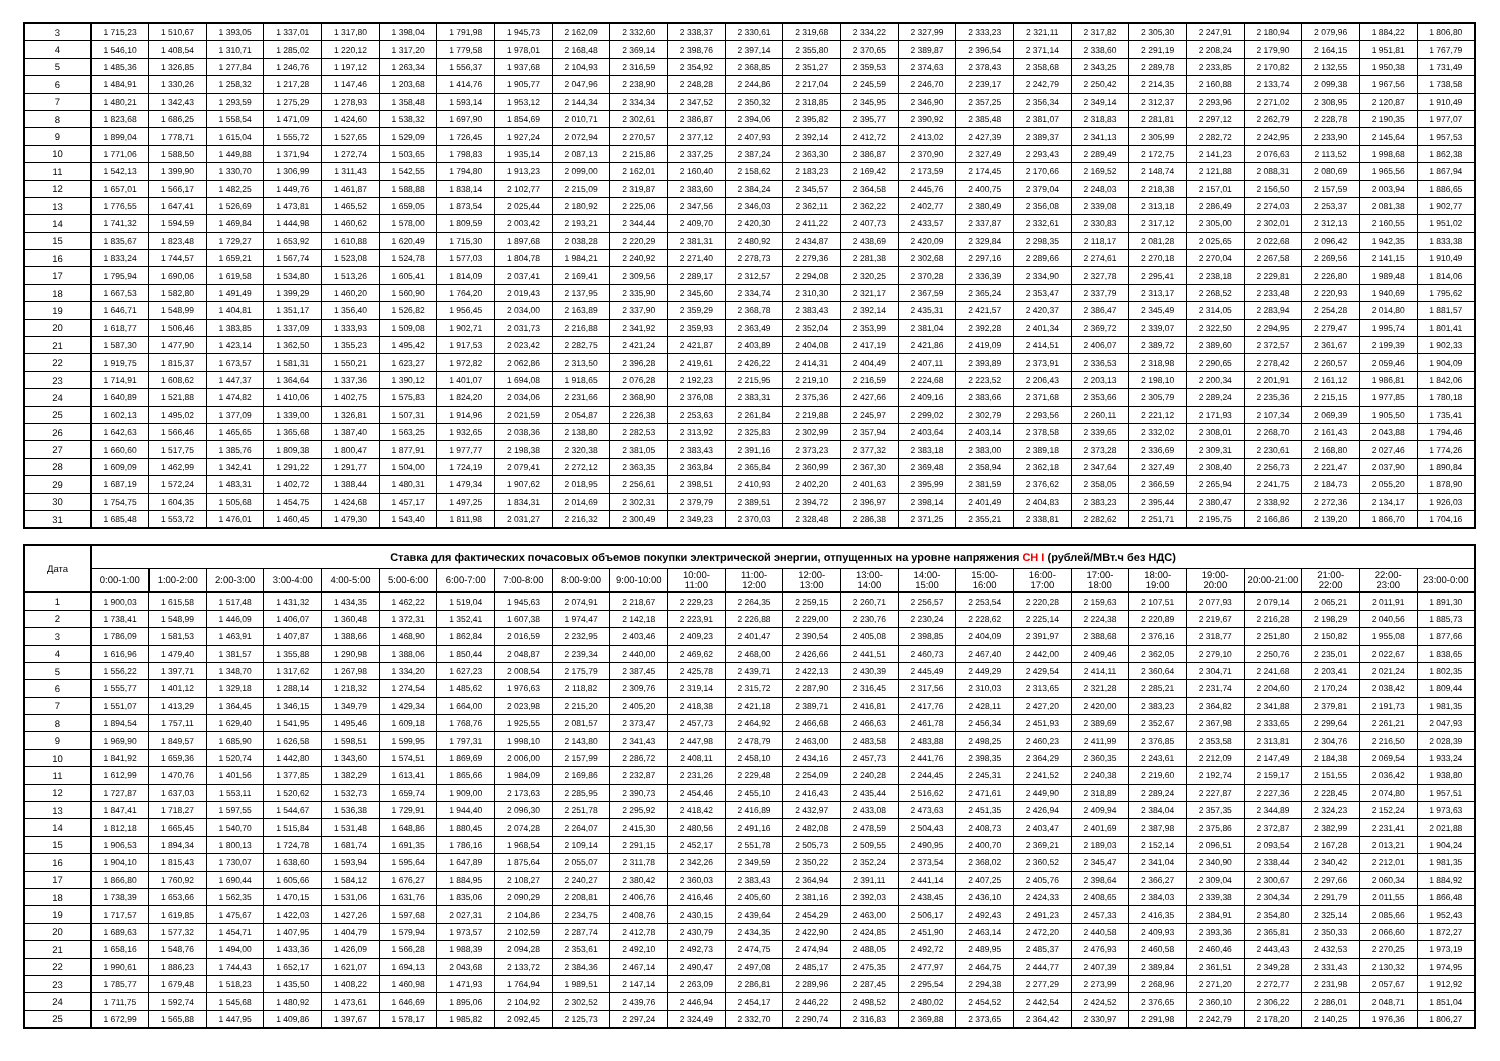| 3 | 1 715,23 | 1 510,67 | 1 393,05 | 1 337,01 | 1 317,80 | 1 398,04 | 1 791,98 | 1 945,73 | 2 162,09 | 2 332,60 | 2 338,37 | 2 330,61 | 2 319,68 | 2 334,22 | 2 327,99 | 2 333,23 | 2 321,11 | 2 317,82 | 2 305,30 | 2 247,91 | 2 180,94 | 2 079,96 | 1 884,22 | 1 806,80 |
| 4 | 1 546,10 | 1 408,54 | 1 310,71 | 1 285,02 | 1 220,12 | 1 317,20 | 1 779,58 | 1 978,01 | 2 168,48 | 2 369,14 | 2 398,76 | 2 397,14 | 2 355,80 | 2 370,65 | 2 389,87 | 2 396,54 | 2 371,14 | 2 338,60 | 2 291,19 | 2 208,24 | 2 179,90 | 2 164,15 | 1 951,81 | 1 767,79 |
| 5 | 1 485,36 | 1 326,85 | 1 277,84 | 1 246,76 | 1 197,12 | 1 263,34 | 1 556,37 | 1 937,68 | 2 104,93 | 2 316,59 | 2 354,92 | 2 368,85 | 2 351,27 | 2 359,53 | 2 374,63 | 2 378,43 | 2 358,68 | 2 343,25 | 2 289,78 | 2 233,85 | 2 170,82 | 2 132,55 | 1 950,38 | 1 731,49 |
| 6 | 1 484,91 | 1 330,26 | 1 258,32 | 1 217,28 | 1 147,46 | 1 203,68 | 1 414,76 | 1 905,77 | 2 047,96 | 2 238,90 | 2 248,28 | 2 244,86 | 2 217,04 | 2 245,59 | 2 246,70 | 2 239,17 | 2 242,79 | 2 250,42 | 2 214,35 | 2 160,88 | 2 133,74 | 2 099,38 | 1 967,56 | 1 738,58 |
| 7 | 1 480,21 | 1 342,43 | 1 293,59 | 1 275,29 | 1 278,93 | 1 358,48 | 1 593,14 | 1 953,12 | 2 144,34 | 2 334,34 | 2 347,52 | 2 350,32 | 2 318,85 | 2 345,95 | 2 346,90 | 2 357,25 | 2 356,34 | 2 349,14 | 2 312,37 | 2 293,96 | 2 271,02 | 2 308,95 | 2 120,87 | 1 910,49 |
| 8 | 1 823,68 | 1 686,25 | 1 558,54 | 1 471,09 | 1 424,60 | 1 538,32 | 1 697,90 | 1 854,69 | 2 010,71 | 2 302,61 | 2 386,87 | 2 394,06 | 2 395,82 | 2 395,77 | 2 390,92 | 2 385,48 | 2 381,07 | 2 318,83 | 2 281,81 | 2 297,12 | 2 262,79 | 2 228,78 | 2 190,35 | 1 977,07 |
| 9 | 1 899,04 | 1 778,71 | 1 615,04 | 1 555,72 | 1 527,65 | 1 529,09 | 1 726,45 | 1 927,24 | 2 072,94 | 2 270,57 | 2 377,12 | 2 407,93 | 2 392,14 | 2 412,72 | 2 413,02 | 2 427,39 | 2 389,37 | 2 341,13 | 2 305,99 | 2 282,72 | 2 242,95 | 2 233,90 | 2 145,64 | 1 957,53 |
| 10 | 1 771,06 | 1 588,50 | 1 449,88 | 1 371,94 | 1 272,74 | 1 503,65 | 1 798,83 | 1 935,14 | 2 087,13 | 2 215,86 | 2 337,25 | 2 387,24 | 2 363,30 | 2 386,87 | 2 370,90 | 2 327,49 | 2 293,43 | 2 289,49 | 2 172,75 | 2 141,23 | 2 076,63 | 2 113,52 | 1 998,68 | 1 862,38 |
| 11 | 1 542,13 | 1 399,90 | 1 330,70 | 1 306,99 | 1 311,43 | 1 542,55 | 1 794,80 | 1 913,23 | 2 099,00 | 2 162,01 | 2 160,40 | 2 158,62 | 2 183,23 | 2 169,42 | 2 173,59 | 2 174,45 | 2 170,66 | 2 169,52 | 2 148,74 | 2 121,88 | 2 088,31 | 2 080,69 | 1 965,56 | 1 867,94 |
| 12 | 1 657,01 | 1 566,17 | 1 482,25 | 1 449,76 | 1 461,87 | 1 588,88 | 1 838,14 | 2 102,77 | 2 215,09 | 2 319,87 | 2 383,60 | 2 384,24 | 2 345,57 | 2 364,58 | 2 445,76 | 2 400,75 | 2 379,04 | 2 248,03 | 2 218,38 | 2 157,01 | 2 156,50 | 2 157,59 | 2 003,94 | 1 886,65 |
| 13 | 1 776,55 | 1 647,41 | 1 526,69 | 1 473,81 | 1 465,52 | 1 659,05 | 1 873,54 | 2 025,44 | 2 180,92 | 2 225,06 | 2 347,56 | 2 346,03 | 2 362,11 | 2 362,22 | 2 402,77 | 2 380,49 | 2 356,08 | 2 339,08 | 2 313,18 | 2 286,49 | 2 274,03 | 2 253,37 | 2 081,38 | 1 902,77 |
| 14 | 1 741,32 | 1 594,59 | 1 469,84 | 1 444,98 | 1 460,62 | 1 578,00 | 1 809,59 | 2 003,42 | 2 193,21 | 2 344,44 | 2 409,70 | 2 420,30 | 2 411,22 | 2 407,73 | 2 433,57 | 2 337,87 | 2 332,61 | 2 330,83 | 2 317,12 | 2 305,00 | 2 302,01 | 2 312,13 | 2 160,55 | 1 951,02 |
| 15 | 1 835,67 | 1 823,48 | 1 729,27 | 1 653,92 | 1 610,88 | 1 620,49 | 1 715,30 | 1 897,68 | 2 038,28 | 2 220,29 | 2 381,31 | 2 480,92 | 2 434,87 | 2 438,69 | 2 420,09 | 2 329,84 | 2 298,35 | 2 118,17 | 2 081,28 | 2 025,65 | 2 022,68 | 2 096,42 | 1 942,35 | 1 833,38 |
| 16 | 1 833,24 | 1 744,57 | 1 659,21 | 1 567,74 | 1 523,08 | 1 524,78 | 1 577,03 | 1 804,78 | 1 984,21 | 2 240,92 | 2 271,40 | 2 278,73 | 2 279,36 | 2 281,38 | 2 302,68 | 2 297,16 | 2 289,66 | 2 274,61 | 2 270,18 | 2 270,04 | 2 267,58 | 2 269,56 | 2 141,15 | 1 910,49 |
| 17 | 1 795,94 | 1 690,06 | 1 619,58 | 1 534,80 | 1 513,26 | 1 605,41 | 1 814,09 | 2 037,41 | 2 169,41 | 2 309,56 | 2 289,17 | 2 312,57 | 2 294,08 | 2 320,25 | 2 370,28 | 2 336,39 | 2 334,90 | 2 327,78 | 2 295,41 | 2 238,18 | 2 229,81 | 2 226,80 | 1 989,48 | 1 814,06 |
| 18 | 1 667,53 | 1 582,80 | 1 491,49 | 1 399,29 | 1 460,20 | 1 560,90 | 1 764,20 | 2 019,43 | 2 137,95 | 2 335,90 | 2 345,60 | 2 334,74 | 2 310,30 | 2 321,17 | 2 367,59 | 2 365,24 | 2 353,47 | 2 337,79 | 2 313,17 | 2 268,52 | 2 233,48 | 2 220,93 | 1 940,69 | 1 795,62 |
| 19 | 1 646,71 | 1 548,99 | 1 404,81 | 1 351,17 | 1 356,40 | 1 526,82 | 1 956,45 | 2 034,00 | 2 163,89 | 2 337,90 | 2 359,29 | 2 368,78 | 2 383,43 | 2 392,14 | 2 435,31 | 2 421,57 | 2 420,37 | 2 386,47 | 2 345,49 | 2 314,05 | 2 283,94 | 2 254,28 | 2 014,80 | 1 881,57 |
| 20 | 1 618,77 | 1 506,46 | 1 383,85 | 1 337,09 | 1 333,93 | 1 509,08 | 1 902,71 | 2 031,73 | 2 216,88 | 2 341,92 | 2 359,93 | 2 363,49 | 2 352,04 | 2 353,99 | 2 381,04 | 2 392,28 | 2 401,34 | 2 369,72 | 2 339,07 | 2 322,50 | 2 294,95 | 2 279,47 | 1 995,74 | 1 801,41 |
| 21 | 1 587,30 | 1 477,90 | 1 423,14 | 1 362,50 | 1 355,23 | 1 495,42 | 1 917,53 | 2 023,42 | 2 282,75 | 2 421,24 | 2 421,87 | 2 403,89 | 2 404,08 | 2 417,19 | 2 421,86 | 2 419,09 | 2 414,51 | 2 406,07 | 2 389,72 | 2 389,60 | 2 372,57 | 2 361,67 | 2 199,39 | 1 902,33 |
| 22 | 1 919,75 | 1 815,37 | 1 673,57 | 1 581,31 | 1 550,21 | 1 623,27 | 1 972,82 | 2 062,86 | 2 313,50 | 2 396,28 | 2 419,61 | 2 426,22 | 2 414,31 | 2 404,49 | 2 407,11 | 2 393,89 | 2 373,91 | 2 336,53 | 2 318,98 | 2 290,65 | 2 278,42 | 2 260,57 | 2 059,46 | 1 904,09 |
| 23 | 1 714,91 | 1 608,62 | 1 447,37 | 1 364,64 | 1 337,36 | 1 390,12 | 1 401,07 | 1 694,08 | 1 918,65 | 2 076,28 | 2 192,23 | 2 215,95 | 2 219,10 | 2 216,59 | 2 224,68 | 2 223,52 | 2 206,43 | 2 203,13 | 2 198,10 | 2 200,34 | 2 201,91 | 2 161,12 | 1 986,81 | 1 842,06 |
| 24 | 1 640,89 | 1 521,88 | 1 474,82 | 1 410,06 | 1 402,75 | 1 575,83 | 1 824,20 | 2 034,06 | 2 231,66 | 2 368,90 | 2 376,08 | 2 383,31 | 2 375,36 | 2 427,66 | 2 409,16 | 2 383,66 | 2 371,68 | 2 353,66 | 2 305,79 | 2 289,24 | 2 235,36 | 2 215,15 | 1 977,85 | 1 780,18 |
| 25 | 1 602,13 | 1 495,02 | 1 377,09 | 1 339,00 | 1 326,81 | 1 507,31 | 1 914,96 | 2 021,59 | 2 054,87 | 2 226,38 | 2 253,63 | 2 261,84 | 2 219,88 | 2 245,97 | 2 299,02 | 2 302,79 | 2 293,56 | 2 260,11 | 2 221,12 | 2 171,93 | 2 107,34 | 2 069,39 | 1 905,50 | 1 735,41 |
| 26 | 1 642,63 | 1 566,46 | 1 465,65 | 1 365,68 | 1 387,40 | 1 563,25 | 1 932,65 | 2 038,36 | 2 138,80 | 2 282,53 | 2 313,92 | 2 325,83 | 2 302,99 | 2 357,94 | 2 403,64 | 2 403,14 | 2 378,58 | 2 339,65 | 2 332,02 | 2 308,01 | 2 268,70 | 2 161,43 | 2 043,88 | 1 794,46 |
| 27 | 1 660,60 | 1 517,75 | 1 385,76 | 1 809,38 | 1 800,47 | 1 877,91 | 1 977,77 | 2 198,38 | 2 320,38 | 2 381,05 | 2 383,43 | 2 391,16 | 2 373,23 | 2 377,32 | 2 383,18 | 2 383,00 | 2 389,18 | 2 373,28 | 2 336,69 | 2 309,31 | 2 230,61 | 2 168,80 | 2 027,46 | 1 774,26 |
| 28 | 1 609,09 | 1 462,99 | 1 342,41 | 1 291,22 | 1 291,77 | 1 504,00 | 1 724,19 | 2 079,41 | 2 272,12 | 2 363,35 | 2 363,84 | 2 365,84 | 2 360,99 | 2 367,30 | 2 369,48 | 2 358,94 | 2 362,18 | 2 347,64 | 2 327,49 | 2 308,40 | 2 256,73 | 2 221,47 | 2 037,90 | 1 890,84 |
| 29 | 1 687,19 | 1 572,24 | 1 483,31 | 1 402,72 | 1 388,44 | 1 480,31 | 1 479,34 | 1 907,62 | 2 018,95 | 2 256,61 | 2 398,51 | 2 410,93 | 2 402,20 | 2 401,63 | 2 395,99 | 2 381,59 | 2 376,62 | 2 358,05 | 2 366,59 | 2 265,94 | 2 241,75 | 2 184,73 | 2 055,20 | 1 878,90 |
| 30 | 1 754,75 | 1 604,35 | 1 505,68 | 1 454,75 | 1 424,68 | 1 457,17 | 1 497,25 | 1 834,31 | 2 014,69 | 2 302,31 | 2 379,79 | 2 389,51 | 2 394,72 | 2 396,97 | 2 398,14 | 2 401,49 | 2 404,83 | 2 383,23 | 2 395,44 | 2 380,47 | 2 338,92 | 2 272,36 | 2 134,17 | 1 926,03 |
| 31 | 1 685,48 | 1 553,72 | 1 476,01 | 1 460,45 | 1 479,30 | 1 543,40 | 1 811,98 | 2 031,27 | 2 216,32 | 2 300,49 | 2 349,23 | 2 370,03 | 2 328,48 | 2 286,38 | 2 371,25 | 2 355,21 | 2 338,81 | 2 282,62 | 2 251,71 | 2 195,75 | 2 166,86 | 2 139,20 | 1 866,70 | 1 704,16 |
| Дата | Ставка для фактических почасовых объемов покупки электрической энергии, отпущенных на уровне напряжения СН I (рублей/МВт.ч без НДС) | | | | | | | | | | | | | | | | | | | | | | | |
| --- | --- | --- | --- | --- | --- | --- | --- | --- | --- | --- | --- | --- | --- | --- | --- | --- | --- | --- | --- | --- | --- | --- | --- | --- |
| | 0:00-1:00 | 1:00-2:00 | 2:00-3:00 | 3:00-4:00 | 4:00-5:00 | 5:00-6:00 | 6:00-7:00 | 7:00-8:00 | 8:00-9:00 | 9:00-10:00 | 10:00- 11:00 | 11:00- 12:00 | 12:00- 13:00 | 13:00- 14:00 | 14:00- 15:00 | 15:00- 16:00 | 16:00- 17:00 | 17:00- 18:00 | 18:00- 19:00 | 19:00- 20:00 | 20:00-21:00 | 21:00- 22:00 | 22:00- 23:00 | 23:00-0:00 |
| 1 | 1 900,03 | 1 615,58 | 1 517,48 | 1 431,32 | 1 434,35 | 1 462,22 | 1 519,04 | 1 945,63 | 2 074,91 | 2 218,67 | 2 229,23 | 2 264,35 | 2 259,15 | 2 260,71 | 2 256,57 | 2 253,54 | 2 220,28 | 2 159,63 | 2 107,51 | 2 077,93 | 2 079,14 | 2 065,21 | 2 011,91 | 1 891,30 |
| 2 | 1 738,41 | 1 548,99 | 1 446,09 | 1 406,07 | 1 360,48 | 1 372,31 | 1 352,41 | 1 607,38 | 1 974,47 | 2 142,18 | 2 223,91 | 2 226,88 | 2 229,00 | 2 230,76 | 2 230,24 | 2 228,62 | 2 225,14 | 2 224,38 | 2 220,89 | 2 219,67 | 2 216,28 | 2 198,29 | 2 040,56 | 1 885,73 |
| 3 | 1 786,09 | 1 581,53 | 1 463,91 | 1 407,87 | 1 388,66 | 1 468,90 | 1 862,84 | 2 016,59 | 2 232,95 | 2 403,46 | 2 409,23 | 2 401,47 | 2 390,54 | 2 405,08 | 2 398,85 | 2 404,09 | 2 391,97 | 2 388,68 | 2 376,16 | 2 318,77 | 2 251,80 | 2 150,82 | 1 955,08 | 1 877,66 |
| 4 | 1 616,96 | 1 479,40 | 1 381,57 | 1 355,88 | 1 290,98 | 1 388,06 | 1 850,44 | 2 048,87 | 2 239,34 | 2 440,00 | 2 469,62 | 2 468,00 | 2 426,66 | 2 441,51 | 2 460,73 | 2 467,40 | 2 442,00 | 2 409,46 | 2 362,05 | 2 279,10 | 2 250,76 | 2 235,01 | 2 022,67 | 1 838,65 |
| 5 | 1 556,22 | 1 397,71 | 1 348,70 | 1 317,62 | 1 267,98 | 1 334,20 | 1 627,23 | 2 008,54 | 2 175,79 | 2 387,45 | 2 425,78 | 2 439,71 | 2 422,13 | 2 430,39 | 2 445,49 | 2 449,29 | 2 429,54 | 2 414,11 | 2 360,64 | 2 304,71 | 2 241,68 | 2 203,41 | 2 021,24 | 1 802,35 |
| 6 | 1 555,77 | 1 401,12 | 1 329,18 | 1 288,14 | 1 218,32 | 1 274,54 | 1 485,62 | 1 976,63 | 2 118,82 | 2 309,76 | 2 319,14 | 2 315,72 | 2 287,90 | 2 316,45 | 2 317,56 | 2 310,03 | 2 313,65 | 2 321,28 | 2 285,21 | 2 231,74 | 2 204,60 | 2 170,24 | 2 038,42 | 1 809,44 |
| 7 | 1 551,07 | 1 413,29 | 1 364,45 | 1 346,15 | 1 349,79 | 1 429,34 | 1 664,00 | 2 023,98 | 2 215,20 | 2 405,20 | 2 418,38 | 2 421,18 | 2 389,71 | 2 416,81 | 2 417,76 | 2 428,11 | 2 427,20 | 2 420,00 | 2 383,23 | 2 364,82 | 2 341,88 | 2 379,81 | 2 191,73 | 1 981,35 |
| 8 | 1 894,54 | 1 757,11 | 1 629,40 | 1 541,95 | 1 495,46 | 1 609,18 | 1 768,76 | 1 925,55 | 2 081,57 | 2 373,47 | 2 457,73 | 2 464,92 | 2 466,68 | 2 466,63 | 2 461,78 | 2 456,34 | 2 451,93 | 2 389,69 | 2 352,67 | 2 367,98 | 2 333,65 | 2 299,64 | 2 261,21 | 2 047,93 |
| 9 | 1 969,90 | 1 849,57 | 1 685,90 | 1 626,58 | 1 598,51 | 1 599,95 | 1 797,31 | 1 998,10 | 2 143,80 | 2 341,43 | 2 447,98 | 2 478,79 | 2 463,00 | 2 483,58 | 2 483,88 | 2 498,25 | 2 460,23 | 2 411,99 | 2 376,85 | 2 353,58 | 2 313,81 | 2 304,76 | 2 216,50 | 2 028,39 |
| 10 | 1 841,92 | 1 659,36 | 1 520,74 | 1 442,80 | 1 343,60 | 1 574,51 | 1 869,69 | 2 006,00 | 2 157,99 | 2 286,72 | 2 408,11 | 2 458,10 | 2 434,16 | 2 457,73 | 2 441,76 | 2 398,35 | 2 364,29 | 2 360,35 | 2 243,61 | 2 212,09 | 2 147,49 | 2 184,38 | 2 069,54 | 1 933,24 |
| 11 | 1 612,99 | 1 470,76 | 1 401,56 | 1 377,85 | 1 382,29 | 1 613,41 | 1 865,66 | 1 984,09 | 2 169,86 | 2 232,87 | 2 231,26 | 2 229,48 | 2 254,09 | 2 240,28 | 2 244,45 | 2 245,31 | 2 241,52 | 2 240,38 | 2 219,60 | 2 192,74 | 2 159,17 | 2 151,55 | 2 036,42 | 1 938,80 |
| 12 | 1 727,87 | 1 637,03 | 1 553,11 | 1 520,62 | 1 532,73 | 1 659,74 | 1 909,00 | 2 173,63 | 2 285,95 | 2 390,73 | 2 454,46 | 2 455,10 | 2 416,43 | 2 435,44 | 2 516,62 | 2 471,61 | 2 449,90 | 2 318,89 | 2 289,24 | 2 227,87 | 2 227,36 | 2 228,45 | 2 074,80 | 1 957,51 |
| 13 | 1 847,41 | 1 718,27 | 1 597,55 | 1 544,67 | 1 536,38 | 1 729,91 | 1 944,40 | 2 096,30 | 2 251,78 | 2 295,92 | 2 418,42 | 2 416,89 | 2 432,97 | 2 433,08 | 2 473,63 | 2 451,35 | 2 426,94 | 2 409,94 | 2 384,04 | 2 357,35 | 2 344,89 | 2 324,23 | 2 152,24 | 1 973,63 |
| 14 | 1 812,18 | 1 665,45 | 1 540,70 | 1 515,84 | 1 531,48 | 1 648,86 | 1 880,45 | 2 074,28 | 2 264,07 | 2 415,30 | 2 480,56 | 2 491,16 | 2 482,08 | 2 478,59 | 2 504,43 | 2 408,73 | 2 403,47 | 2 401,69 | 2 387,98 | 2 375,86 | 2 372,87 | 2 382,99 | 2 231,41 | 2 021,88 |
| 15 | 1 906,53 | 1 894,34 | 1 800,13 | 1 724,78 | 1 681,74 | 1 691,35 | 1 786,16 | 1 968,54 | 2 109,14 | 2 291,15 | 2 452,17 | 2 551,78 | 2 505,73 | 2 509,55 | 2 490,95 | 2 400,70 | 2 369,21 | 2 189,03 | 2 152,14 | 2 096,51 | 2 093,54 | 2 167,28 | 2 013,21 | 1 904,24 |
| 16 | 1 904,10 | 1 815,43 | 1 730,07 | 1 638,60 | 1 593,94 | 1 595,64 | 1 647,89 | 1 875,64 | 2 055,07 | 2 311,78 | 2 342,26 | 2 349,59 | 2 350,22 | 2 352,24 | 2 373,54 | 2 368,02 | 2 360,52 | 2 345,47 | 2 341,04 | 2 340,90 | 2 338,44 | 2 340,42 | 2 212,01 | 1 981,35 |
| 17 | 1 866,80 | 1 760,92 | 1 690,44 | 1 605,66 | 1 584,12 | 1 676,27 | 1 884,95 | 2 108,27 | 2 240,27 | 2 380,42 | 2 360,03 | 2 383,43 | 2 364,94 | 2 391,11 | 2 441,14 | 2 407,25 | 2 405,76 | 2 398,64 | 2 366,27 | 2 309,04 | 2 300,67 | 2 297,66 | 2 060,34 | 1 884,92 |
| 18 | 1 738,39 | 1 653,66 | 1 562,35 | 1 470,15 | 1 531,06 | 1 631,76 | 1 835,06 | 2 090,29 | 2 208,81 | 2 406,76 | 2 416,46 | 2 405,60 | 2 381,16 | 2 392,03 | 2 438,45 | 2 436,10 | 2 424,33 | 2 408,65 | 2 384,03 | 2 339,38 | 2 304,34 | 2 291,79 | 2 011,55 | 1 866,48 |
| 19 | 1 717,57 | 1 619,85 | 1 475,67 | 1 422,03 | 1 427,26 | 1 597,68 | 2 027,31 | 2 104,86 | 2 234,75 | 2 408,76 | 2 430,15 | 2 439,64 | 2 454,29 | 2 463,00 | 2 506,17 | 2 492,43 | 2 491,23 | 2 457,33 | 2 416,35 | 2 384,91 | 2 354,80 | 2 325,14 | 2 085,66 | 1 952,43 |
| 20 | 1 689,63 | 1 577,32 | 1 454,71 | 1 407,95 | 1 404,79 | 1 579,94 | 1 973,57 | 2 102,59 | 2 287,74 | 2 412,78 | 2 430,79 | 2 434,35 | 2 422,90 | 2 424,85 | 2 451,90 | 2 463,14 | 2 472,20 | 2 440,58 | 2 409,93 | 2 393,36 | 2 365,81 | 2 350,33 | 2 066,60 | 1 872,27 |
| 21 | 1 658,16 | 1 548,76 | 1 494,00 | 1 433,36 | 1 426,09 | 1 566,28 | 1 988,39 | 2 094,28 | 2 353,61 | 2 492,10 | 2 492,73 | 2 474,75 | 2 474,94 | 2 488,05 | 2 492,72 | 2 489,95 | 2 485,37 | 2 476,93 | 2 460,58 | 2 460,46 | 2 443,43 | 2 432,53 | 2 270,25 | 1 973,19 |
| 22 | 1 990,61 | 1 886,23 | 1 744,43 | 1 652,17 | 1 621,07 | 1 694,13 | 2 043,68 | 2 133,72 | 2 384,36 | 2 467,14 | 2 490,47 | 2 497,08 | 2 485,17 | 2 475,35 | 2 477,97 | 2 464,75 | 2 444,77 | 2 407,39 | 2 389,84 | 2 361,51 | 2 349,28 | 2 331,43 | 2 130,32 | 1 974,95 |
| 23 | 1 785,77 | 1 679,48 | 1 518,23 | 1 435,50 | 1 408,22 | 1 460,98 | 1 471,93 | 1 764,94 | 1 989,51 | 2 147,14 | 2 263,09 | 2 286,81 | 2 289,96 | 2 287,45 | 2 295,54 | 2 294,38 | 2 277,29 | 2 273,99 | 2 268,96 | 2 271,20 | 2 272,77 | 2 231,98 | 2 057,67 | 1 912,92 |
| 24 | 1 711,75 | 1 592,74 | 1 545,68 | 1 480,92 | 1 473,61 | 1 646,69 | 1 895,06 | 2 104,92 | 2 302,52 | 2 439,76 | 2 446,94 | 2 454,17 | 2 446,22 | 2 498,52 | 2 480,02 | 2 454,52 | 2 442,54 | 2 424,52 | 2 376,65 | 2 360,10 | 2 306,22 | 2 286,01 | 2 048,71 | 1 851,04 |
| 25 | 1 672,99 | 1 565,88 | 1 447,95 | 1 409,86 | 1 397,67 | 1 578,17 | 1 985,82 | 2 092,45 | 2 125,73 | 2 297,24 | 2 324,49 | 2 332,70 | 2 290,74 | 2 316,83 | 2 369,88 | 2 373,65 | 2 364,42 | 2 330,97 | 2 291,98 | 2 242,79 | 2 178,20 | 2 140,25 | 1 976,36 | 1 806,27 |